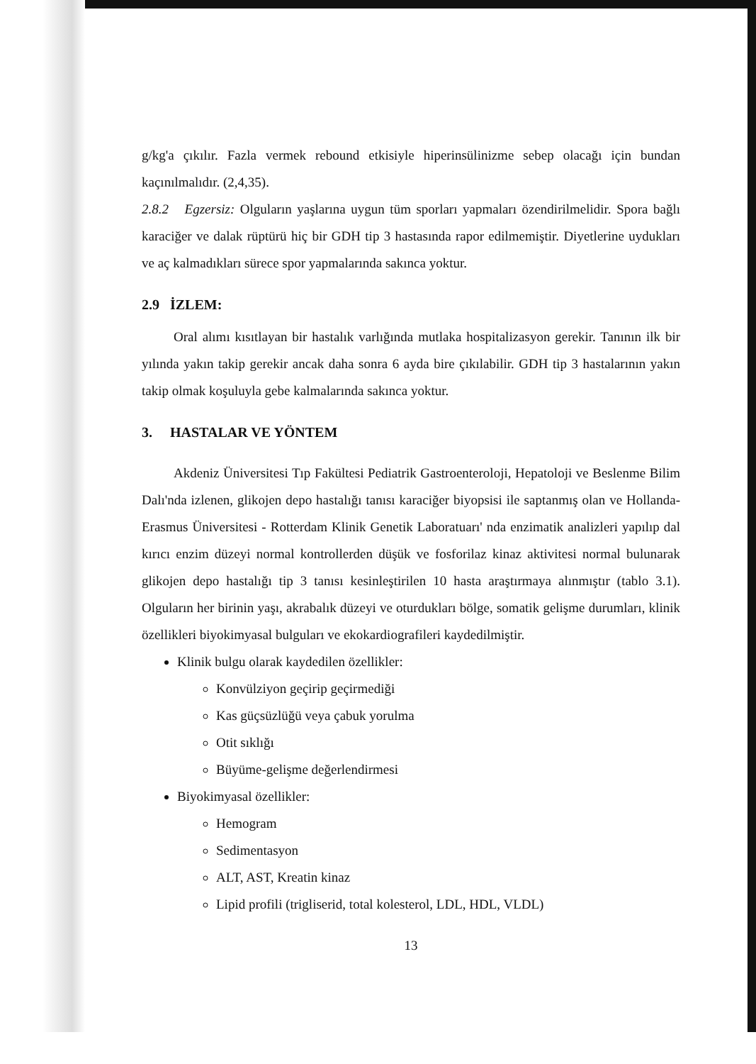g/kg'a çıkılır. Fazla vermek rebound etkisiyle hiperinsülinizme sebep olacağı için bundan kaçınılmalıdır. (2,4,35).
2.8.2 Egzersiz: Olguların yaşlarına uygun tüm sporları yapmaları özendirilmelidir. Spora bağlı karaciğer ve dalak rüptürü hiç bir GDH tip 3 hastasında rapor edilmemiştir. Diyetlerine uydukları ve aç kalmadıkları sürece spor yapmalarında sakınca yoktur.
2.9 İZLEM:
Oral alımı kısıtlayan bir hastalık varlığında mutlaka hospitalizasyon gerekir. Tanının ilk bir yılında yakın takip gerekir ancak daha sonra 6 ayda bire çıkılabilir. GDH tip 3 hastalarının yakın takip olmak koşuluyla gebe kalmalarında sakınca yoktur.
3. HASTALAR VE YÖNTEM
Akdeniz Üniversitesi Tıp Fakültesi Pediatrik Gastroenteroloji, Hepatoloji ve Beslenme Bilim Dalı'nda izlenen, glikojen depo hastalığı tanısı karaciğer biyopsisi ile saptanmış olan ve Hollanda-Erasmus Üniversitesi - Rotterdam Klinik Genetik Laboratuarı' nda enzimatik analizleri yapılıp dal kırıcı enzim düzeyi normal kontrollerden düşük ve fosforilaz kinaz aktivitesi normal bulunarak glikojen depo hastalığı tip 3 tanısı kesinleştirilen 10 hasta araştırmaya alınmıştır (tablo 3.1). Olguların her birinin yaşı, akrabalık düzeyi ve oturdukları bölge, somatik gelişme durumları, klinik özellikleri biyokimyasal bulguları ve ekokardiografileri kaydedilmiştir.
Klinik bulgu olarak kaydedilen özellikler:
Konvülziyon geçirip geçirmediği
Kas güçsüzlüğü veya çabuk yorulma
Otit sıklığı
Büyüme-gelişme değerlendirmesi
Biyokimyasal özellikler:
Hemogram
Sedimentasyon
ALT, AST, Kreatin kinaz
Lipid profili (trigliserid, total kolesterol, LDL, HDL, VLDL)
13